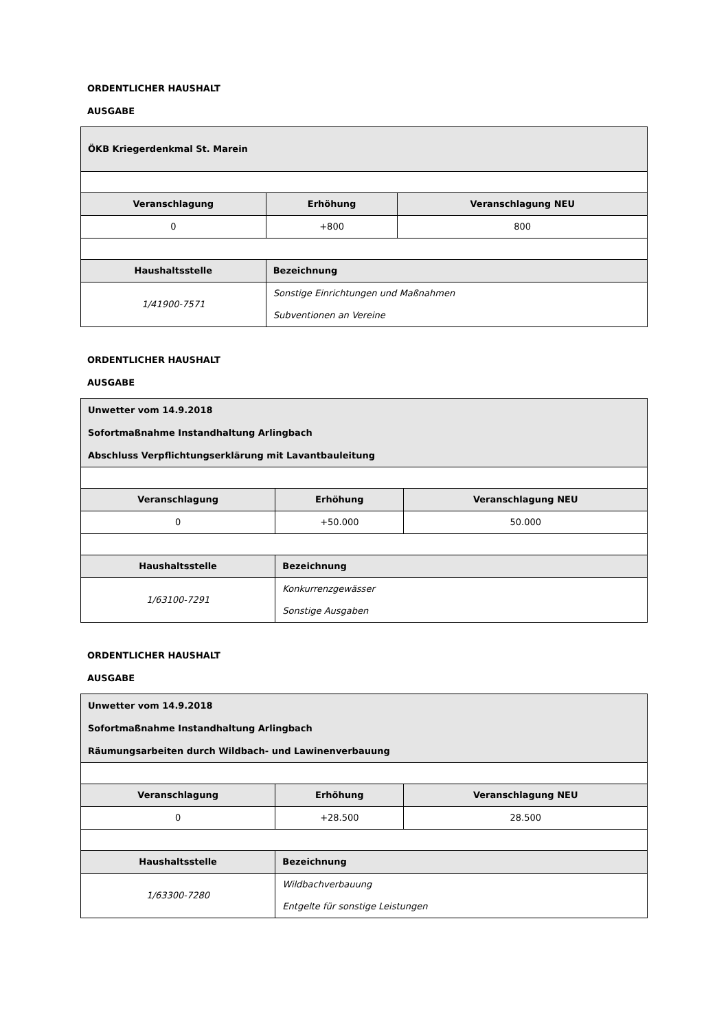ORDENTLICHER HAUSHALT
AUSGABE
| ÖKB Kriegerdenkmal St. Marein | | |
| Veranschlagung | Erhöhung | Veranschlagung NEU |
| 0 | +800 | 800 |
| Haushaltsstelle | Bezeichnung | |
| 1/41900-7571 | Sonstige Einrichtungen und Maßnahmen Subventionen an Vereine | |
ORDENTLICHER HAUSHALT
AUSGABE
| Unwetter vom 14.9.2018 Sofortmaßnahme Instandhaltung Arlingbach Abschluss Verpflichtungserklärung mit Lavantbauleitung | | |
| Veranschlagung | Erhöhung | Veranschlagung NEU |
| 0 | +50.000 | 50.000 |
| Haushaltsstelle | Bezeichnung | |
| 1/63100-7291 | Konkurrenzgewässer Sonstige Ausgaben | |
ORDENTLICHER HAUSHALT
AUSGABE
| Unwetter vom 14.9.2018 Sofortmaßnahme Instandhaltung Arlingbach Räumungsarbeiten durch Wildbach- und Lawinenverbauung | | |
| Veranschlagung | Erhöhung | Veranschlagung NEU |
| 0 | +28.500 | 28.500 |
| Haushaltsstelle | Bezeichnung | |
| 1/63300-7280 | Wildbachverbauung Entgelte für sonstige Leistungen | |